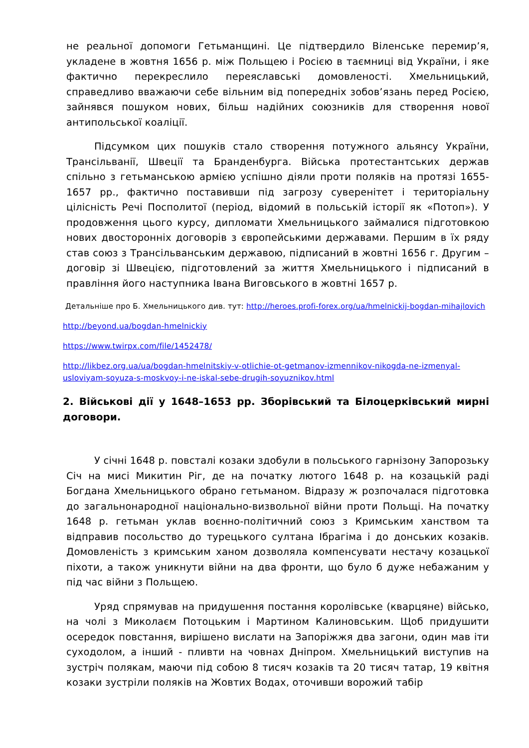не реальної допомоги Гетьманщині. Це підтвердило Віленське перемир’я, укладене в жовтня 1656 р. між Польщею і Росією в таємниці від України, і яке фактично перекреслило переяславські домовленості. Хмельницький, справедливо вважаючи себе вільним від попередніх зобов’язань перед Росією, зайнявся пошуком нових, більш надійних союзників для створення нової антипольської коаліції.
Підсумком цих пошуків стало створення потужного альянсу України, Трансільванії, Швеції та Бранденбурга. Війська протестантських держав спільно з гетьманською армією успішно діяли проти поляків на протязі 1655-1657 рр., фактично поставивши під загрозу суверенітет і територіальну цілісність Речі Посполитої (період, відомий в польській історії як «Потоп»). У продовження цього курсу, дипломати Хмельницького займалися підготовкою нових двосторонніх договорів з європейськими державами. Першим в їх ряду став союз з Трансільванським державою, підписаний в жовтні 1656 г. Другим – договір зі Швецією, підготовлений за життя Хмельницького і підписаний в правління його наступника Івана Виговського в жовтні 1657 р.
Детальніше про Б. Хмельницького див. тут: http://heroes.profi-forex.org/ua/hmelnickij-bogdan-mihajlovich
http://beyond.ua/bogdan-hmelnickiy
https://www.twirpx.com/file/1452478/
http://likbez.org.ua/ua/bogdan-hmelnitskiy-v-otlichie-ot-getmanov-izmennikov-nikogda-ne-izmenyal-usloviyam-soyuza-s-moskvoy-i-ne-iskal-sebe-drugih-soyuznikov.html
2. Військові дії у 1648–1653 рр. Зборівський та Білоцерківський мирні договори.
У січні 1648 р. повсталі козаки здобули в польського гарнізону Запорозьку Січ на мисі Микитин Ріг, де на початку лютого 1648 р. на козацькій раді Богдана Хмельницького обрано гетьманом. Відразу ж розпочалася підготовка до загальнонародної національно-визвольної війни проти Польщі. На початку 1648 р. гетьман уклав воєнно-політичний союз з Кримським ханством та відправив посольство до турецького султана Ібрагіма і до донських козаків. Домовленість з кримським ханом дозволяла компенсувати нестачу козацької піхоти, а також уникнути війни на два фронти, що було б дуже небажаним у під час війни з Польщею.
Уряд спрямував на придушення постання королівське (кварцяне) військо, на чолі з Миколаєм Потоцьким і Мартином Калиновським. Щоб придушити осередок повстання, вирішено вислати на Запоріжжя два загони, один мав іти суходолом, а інший - пливти на човнах Дніпром. Хмельницький виступив на зустріч полякам, маючи під собою 8 тисяч козаків та 20 тисяч татар, 19 квітня козаки зустріли поляків на Жовтих Водах, оточивши ворожий табір